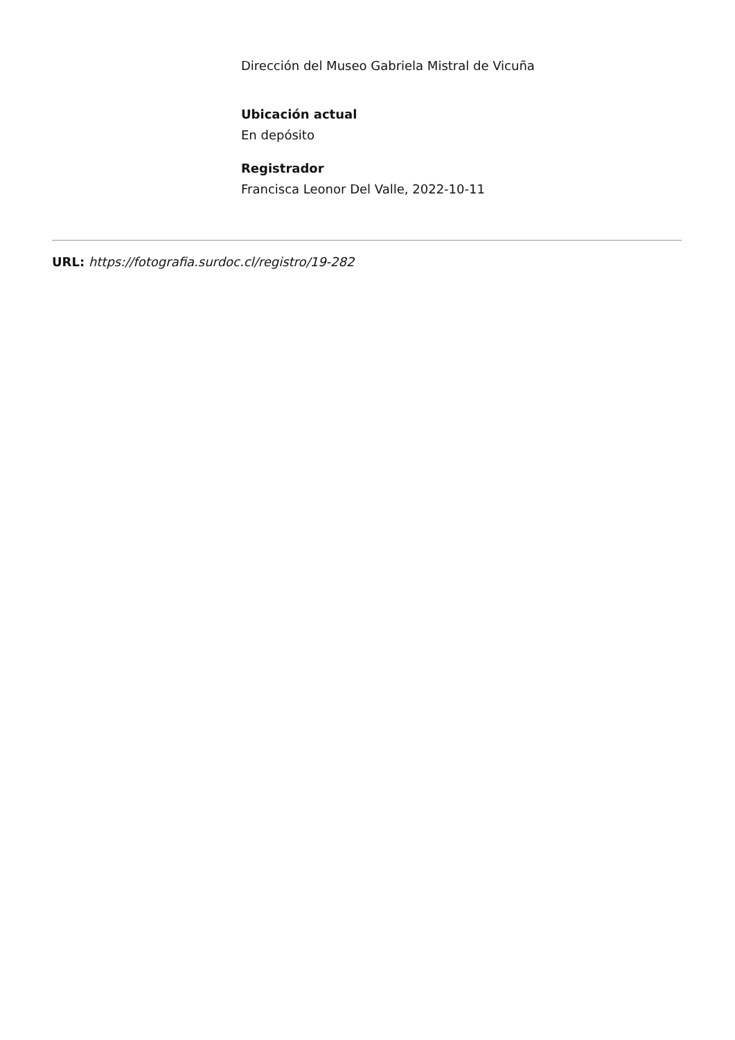Dirección del Museo Gabriela Mistral de Vicuña
Ubicación actual
En depósito
Registrador
Francisca Leonor Del Valle, 2022-10-11
URL: https://fotografia.surdoc.cl/registro/19-282